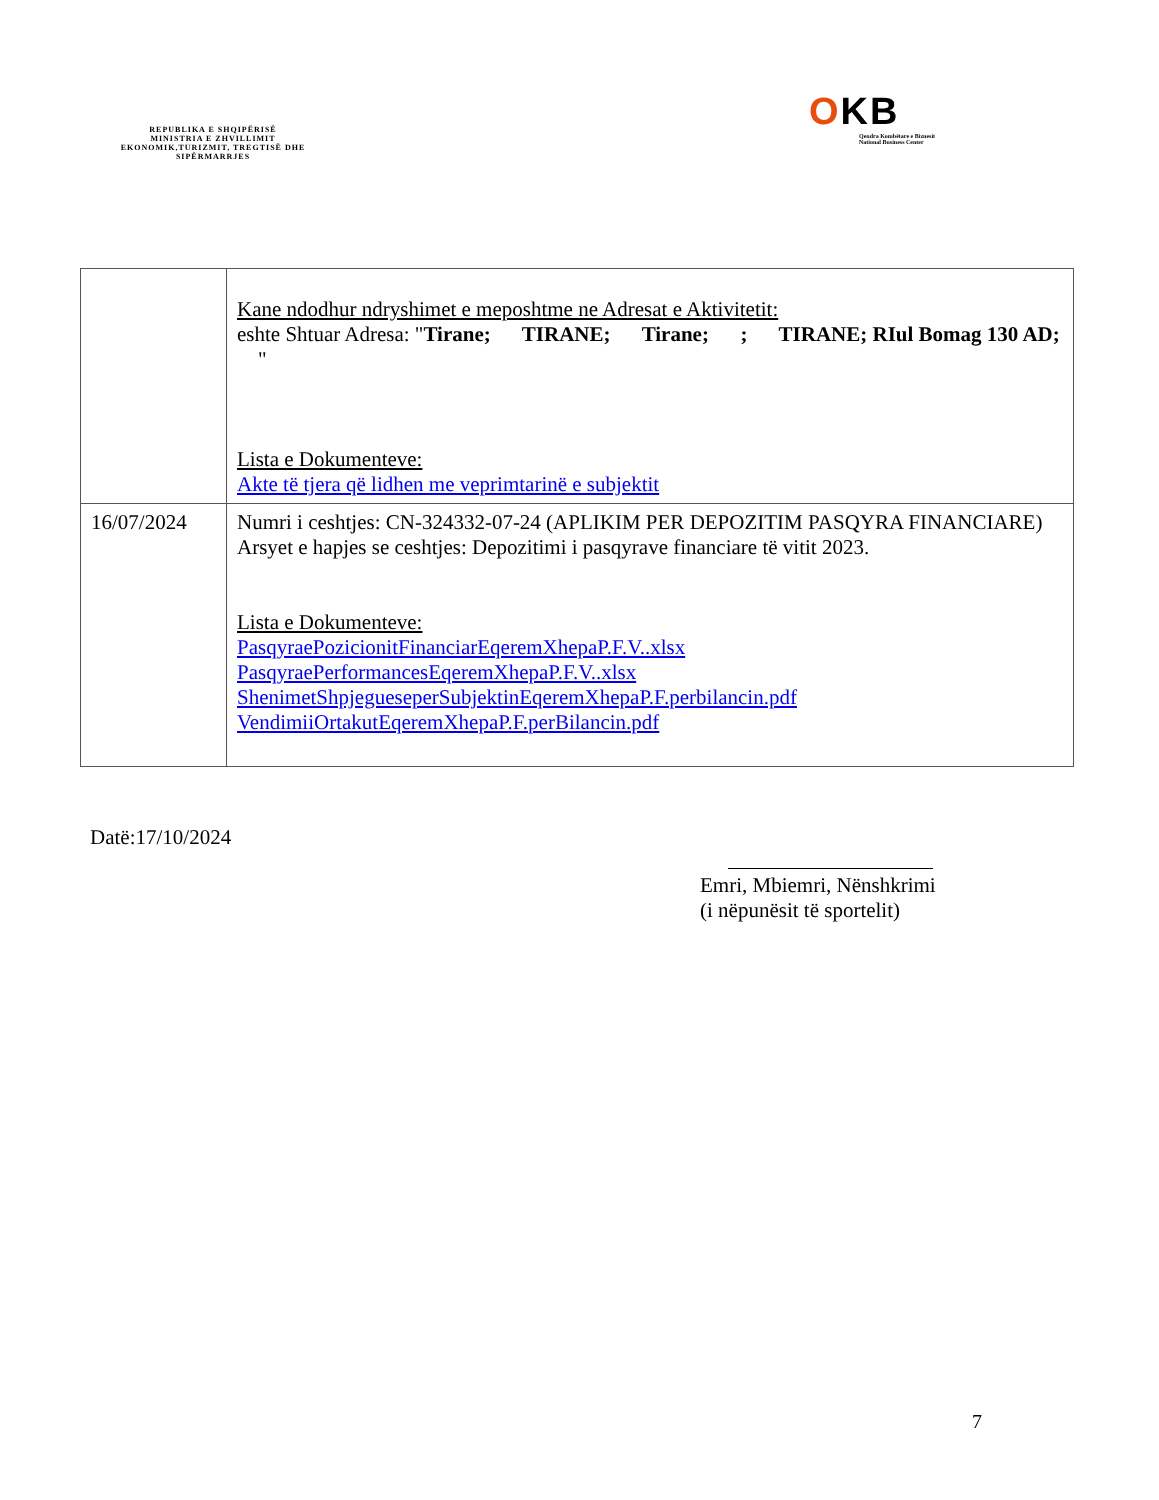REPUBLIKA E SHQIPËRISË
MINISTRIA E ZHVILLIMIT EKONOMIK,TURIZMIT, TREGTISË DHE SIPËRMARRJES
OKB
Qendra Kombëtare e Biznesit
National Business Center
| | Kane ndodhur ndryshimet e meposhtme ne Adresat e Aktivitetit: eshte Shtuar Adresa: " Tirane; TIRANE; Tirane; ; TIRANE; RIul Bomag 130 AD; " Lista e Dokumenteve: Akte të tjera që lidhen me veprimtarinë e subjektit |
| 16/07/2024 | Numri i ceshtjes: CN-324332-07-24 (APLIKIM PER DEPOZITIM PASQYRA FINANCIARE) Arsyet e hapjes se ceshtjes: Depozitimi i pasqyrave financiare të vitit 2023. Lista e Dokumenteve: PasqyraePozicionitFinanciarEqeremXhepaP.F.V..xlsx PasqyraePerformancesEqeremXhepaP.F.V..xlsx ShenimetShpjegueseperSubjektinEqeremXhepaP.F.perbilancin.pdf VendimiiOrtakutEqeremXhepaP.F.perBilancin.pdf |
Datë:17/10/2024
Emri, Mbiemri, Nënshkrimi
(i nëpunësit të sportelit)
7